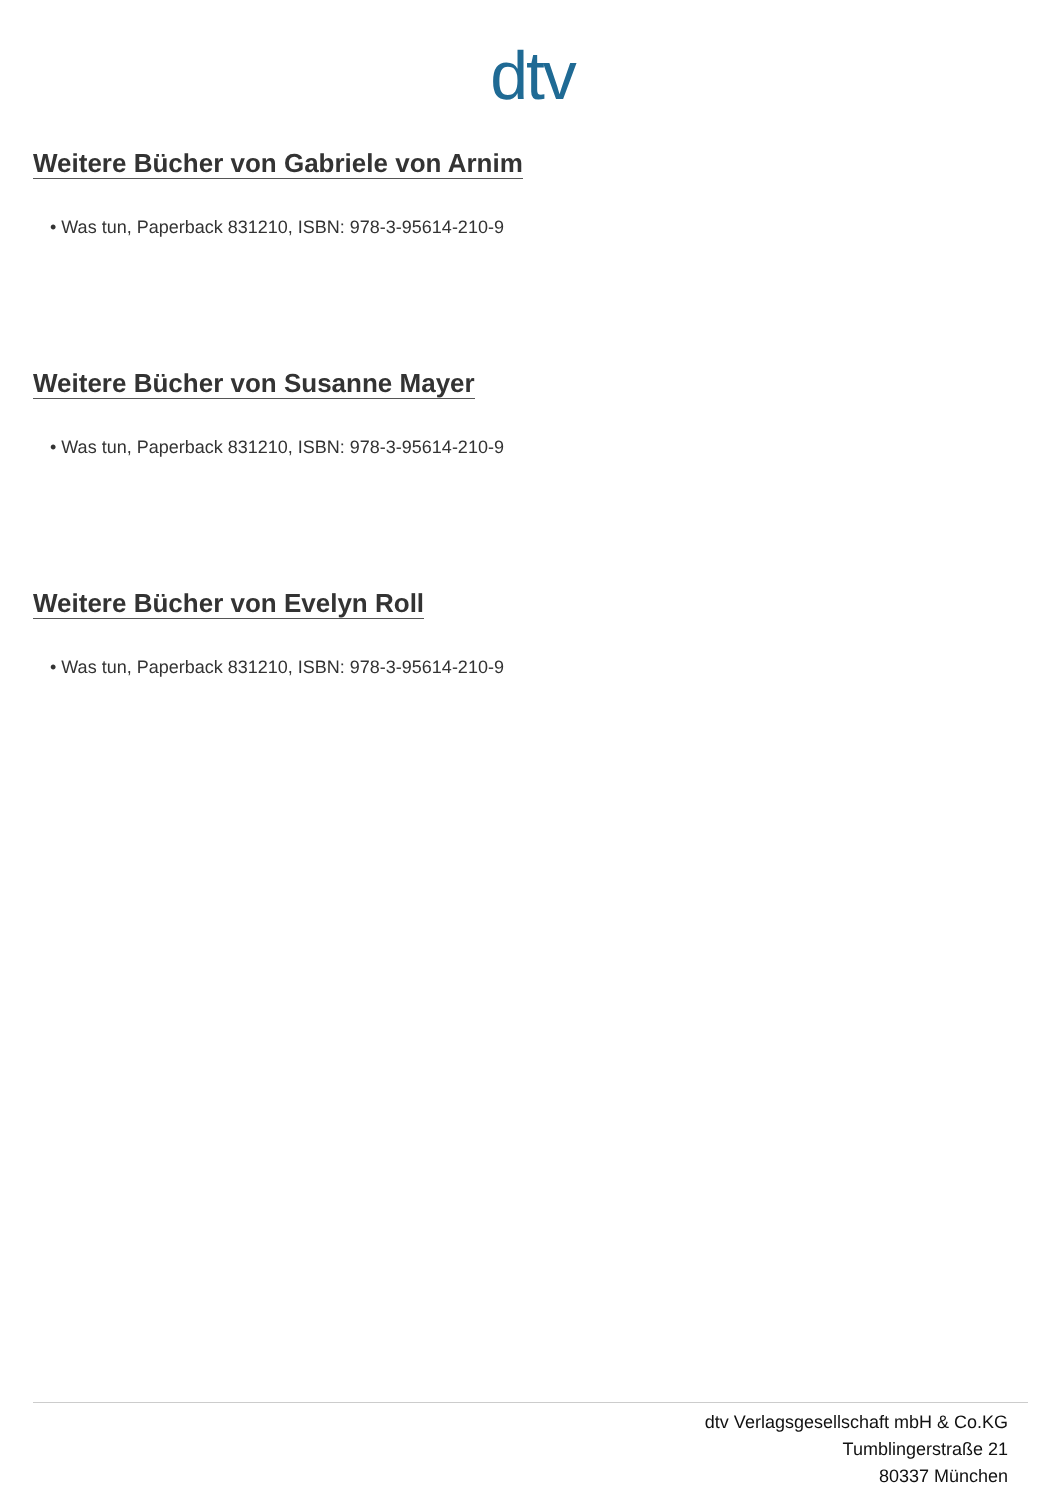dtv
Weitere Bücher von Gabriele von Arnim
• Was tun, Paperback 831210, ISBN: 978-3-95614-210-9
Weitere Bücher von Susanne Mayer
• Was tun, Paperback 831210, ISBN: 978-3-95614-210-9
Weitere Bücher von Evelyn Roll
• Was tun, Paperback 831210, ISBN: 978-3-95614-210-9
dtv Verlagsgesellschaft mbH & Co.KG
Tumblingerstraße 21
80337 München